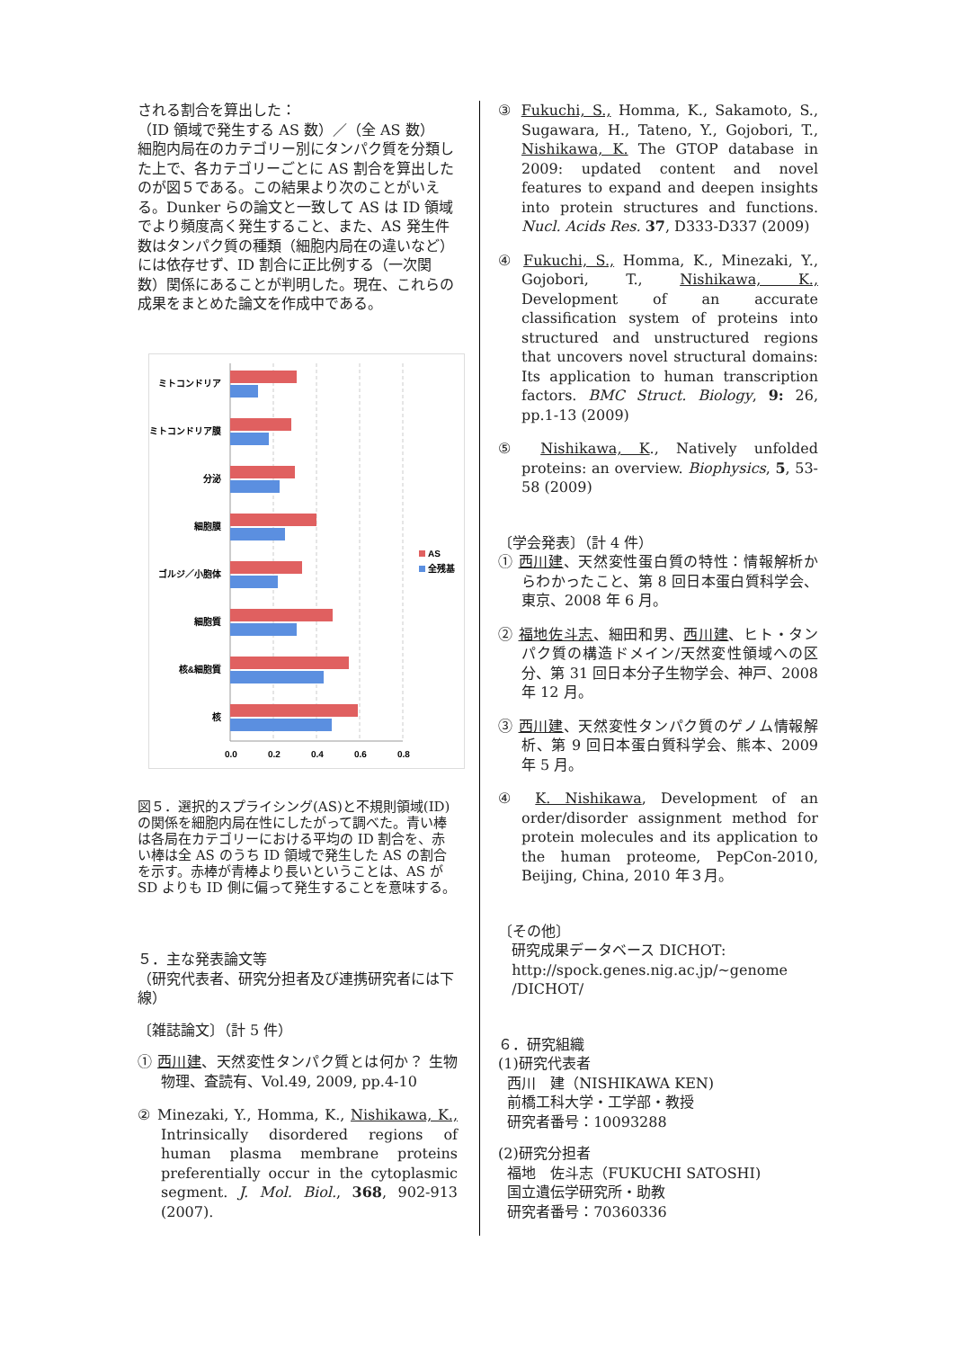される割合を算出した：
（ID 領域で発生する AS 数）／（全 AS 数）
細胞内局在のカテゴリー別にタンパク質を分類した上で、各カテゴリーごとに AS 割合を算出したのが図５である。この結果より次のことがいえる。Dunker らの論文と一致して AS は ID 領域でより頻度高く発生すること、また、AS 発生件数はタンパク質の種類（細胞内局在の違いなど）には依存せず、ID 割合に正比例する（一次関数）関係にあることが判明した。現在、これらの成果をまとめた論文を作成中である。
ミトコンドリア
ミトコンドリア膜
分泌
細胞膜
ゴルジ／小胞体
細胞質
核&細胞質
核
0.0
0.2
0.4
0.6
0.8
AS
全残基
図５．選択的スプライシング(AS)と不規則領域(ID)の関係を細胞内局在性にしたがって調べた。青い棒は各局在カテゴリーにおける平均の ID 割合を、赤い棒は全 AS のうち ID 領域で発生した AS の割合を示す。赤棒が青棒より長いということは、AS が SD よりも ID 側に偏って発生することを意味する。
５．主な発表論文等
（研究代表者、研究分担者及び連携研究者には下線）
〔雑誌論文〕（計 5 件）
① 西川建、天然変性タンパク質とは何か？ 生物物理、査読有、Vol.49, 2009, pp.4-10
② Minezaki, Y., Homma, K., Nishikawa, K., Intrinsically disordered regions of human plasma membrane proteins preferentially occur in the cytoplasmic segment. J. Mol. Biol., 368, 902-913 (2007).
③ Fukuchi, S., Homma, K., Sakamoto, S., Sugawara, H., Tateno, Y., Gojobori, T., Nishikawa, K. The GTOP database in 2009: updated content and novel features to expand and deepen insights into protein structures and functions. Nucl. Acids Res. 37, D333-D337 (2009)
④ Fukuchi, S., Homma, K., Minezaki, Y., Gojobori, T., Nishikawa, K., Development of an accurate classification system of proteins into structured and unstructured regions that uncovers novel structural domains: Its application to human transcription factors. BMC Struct. Biology, 9: 26, pp.1-13 (2009)
⑤ Nishikawa, K., Natively unfolded proteins: an overview. Biophysics, 5, 53-58 (2009)
〔学会発表〕（計 4 件）
① 西川建、天然変性蛋白質の特性：情報解析からわかったこと、第 8 回日本蛋白質科学会、東京、2008 年 6 月。
② 福地佐斗志、細田和男、西川建、ヒト・タンパク質の構造ドメイン/天然変性領域への区分、第 31 回日本分子生物学会、神戸、2008 年 12 月。
③ 西川建、天然変性タンパク質のゲノム情報解析、第 9 回日本蛋白質科学会、熊本、2009 年 5 月。
④ K. Nishikawa, Development of an order/disorder assignment method for protein molecules and its application to the human proteome, PepCon-2010, Beijing, China, 2010 年３月。
〔その他〕
研究成果データベース DICHOT:
http://spock.genes.nig.ac.jp/~genome
/DICHOT/
６．研究組織
(1)研究代表者
西川　建（NISHIKAWA KEN)
前橋工科大学・工学部・教授
研究者番号：10093288
(2)研究分担者
福地　佐斗志（FUKUCHI SATOSHI)
国立遺伝学研究所・助教
研究者番号：70360336